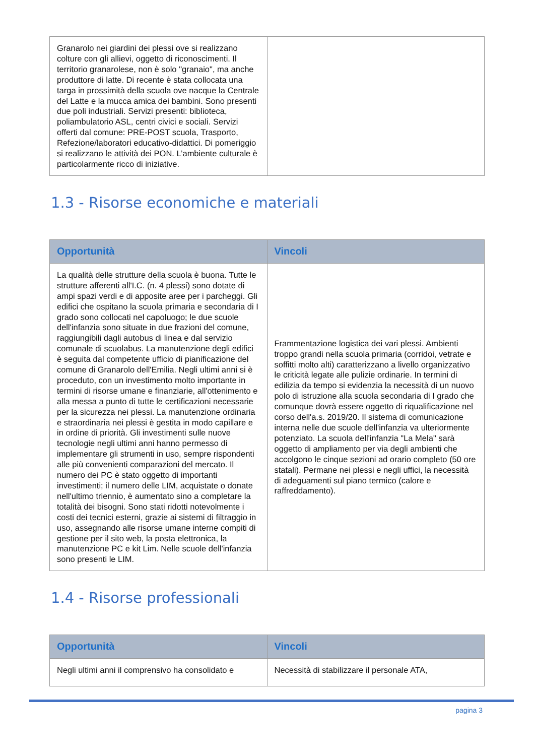| Granarolo nei giardini dei plessi ove si realizzano colture con gli allievi, oggetto di riconoscimenti. Il territorio granarolese, non è solo "granaio", ma anche produttore di latte. Di recente è stata collocata una targa in prossimità della scuola ove nacque la Centrale del Latte e la mucca amica dei bambini. Sono presenti due poli industriali. Servizi presenti: biblioteca, poliambulatorio ASL, centri civici e sociali. Servizi offerti dal comune: PRE-POST scuola, Trasporto, Refezione/laboratori educativo-didattici. Di pomeriggio si realizzano le attività dei PON. L’ambiente culturale è particolarmente ricco di iniziative. | |
1.3 - Risorse economiche e materiali
| Opportunità | Vincoli |
| --- | --- |
| La qualità delle strutture della scuola è buona. Tutte le strutture afferenti all'I.C. (n. 4 plessi) sono dotate di ampi spazi verdi e di apposite aree per i parcheggi. Gli edifici che ospitano la scuola primaria e secondaria di I grado sono collocati nel capoluogo; le due scuole dell'infanzia sono situate in due frazioni del comune, raggiungibili dagli autobus di linea e dal servizio comunale di scuolabus. La manutenzione degli edifici è seguita dal competente ufficio di pianificazione del comune di Granarolo dell'Emilia. Negli ultimi anni si è proceduto, con un investimento molto importante in termini di risorse umane e finanziarie, all'ottenimento e alla messa a punto di tutte le certificazioni necessarie per la sicurezza nei plessi. La manutenzione ordinaria e straordinaria nei plessi è gestita in modo capillare e in ordine di priorità. Gli investimenti sulle nuove tecnologie negli ultimi anni hanno permesso di implementare gli strumenti in uso, sempre rispondenti alle più convenienti comparazioni del mercato. Il numero dei PC è stato oggetto di importanti investimenti; il numero delle LIM, acquistate o donate nell'ultimo triennio, è aumentato sino a completare la totalità dei bisogni. Sono stati ridotti notevolmente i costi dei tecnici esterni, grazie ai sistemi di filtraggio in uso, assegnando alle risorse umane interne compiti di gestione per il sito web, la posta elettronica, la manutenzione PC e kit Lim. Nelle scuole dell'infanzia sono presenti le LIM. | Frammentazione logistica dei vari plessi. Ambienti troppo grandi nella scuola primaria (corridoi, vetrate e soffitti molto alti) caratterizzano a livello organizzativo le criticità legate alle pulizie ordinarie. In termini di edilizia da tempo si evidenzia la necessità di un nuovo polo di istruzione alla scuola secondaria di I grado che comunque dovrà essere oggetto di riqualificazione nel corso dell'a.s. 2019/20. Il sistema di comunicazione interna nelle due scuole dell'infanzia va ulteriormente potenziato. La scuola dell'infanzia "La Mela" sarà oggetto di ampliamento per via degli ambienti che accolgono le cinque sezioni ad orario completo (50 ore statali). Permane nei plessi e negli uffici, la necessità di adeguamenti sul piano termico (calore e raffreddamento). |
1.4 - Risorse professionali
| Opportunità | Vincoli |
| --- | --- |
| Negli ultimi anni il comprensivo ha consolidato e | Necessità di stabilizzare il personale ATA, |
pagina 3